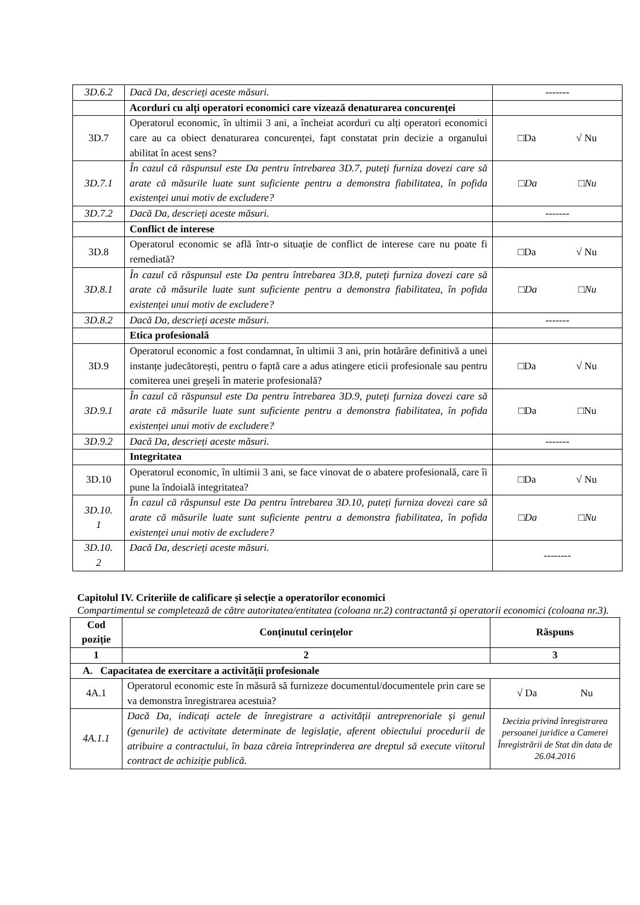| 3D.6.2 | Dacă Da, descrieți aceste măsuri. | ------- |
| | Acorduri cu alți operatori economici care vizează denaturarea concurenței | |
| 3D.7 | Operatorul economic, în ultimii 3 ani, a încheiat acorduri cu alți operatori economici care au ca obiect denaturarea concurenței, fapt constatat prin decizie a organului abilitat în acest sens? | □Da √ Nu |
| 3D.7.1 | În cazul că răspunsul este Da pentru întrebarea 3D.7, puteți furniza dovezi care să arate că măsurile luate sunt suficiente pentru a demonstra fiabilitatea, în pofida existenței unui motiv de excludere? | □Da □Nu |
| 3D.7.2 | Dacă Da, descrieți aceste măsuri. | ------- |
| | Conflict de interese | |
| 3D.8 | Operatorul economic se află într-o situație de conflict de interese care nu poate fi remediată? | □Da √ Nu |
| 3D.8.1 | În cazul că răspunsul este Da pentru întrebarea 3D.8, puteți furniza dovezi care să arate că măsurile luate sunt suficiente pentru a demonstra fiabilitatea, în pofida existenței unui motiv de excludere? | □Da □Nu |
| 3D.8.2 | Dacă Da, descrieți aceste măsuri. | ------- |
| | Etica profesională | |
| 3D.9 | Operatorul economic a fost condamnat, în ultimii 3 ani, prin hotărâre definitivă a unei instanțe judecătorești, pentru o faptă care a adus atingere eticii profesionale sau pentru comiterea unei greșeli în materie profesională? | □Da √ Nu |
| 3D.9.1 | În cazul că răspunsul este Da pentru întrebarea 3D.9, puteți furniza dovezi care să arate că măsurile luate sunt suficiente pentru a demonstra fiabilitatea, în pofida existenței unui motiv de excludere? | □Da □Nu |
| 3D.9.2 | Dacă Da, descrieți aceste măsuri. | ------- |
| | Integritatea | |
| 3D.10 | Operatorul economic, în ultimii 3 ani, se face vinovat de o abatere profesională, care îi pune la îndoială integritatea? | □Da √ Nu |
| 3D.10. 1 | În cazul că răspunsul este Da pentru întrebarea 3D.10, puteți furniza dovezi care să arate că măsurile luate sunt suficiente pentru a demonstra fiabilitatea, în pofida existenței unui motiv de excludere? | □Da □Nu |
| 3D.10. 2 | Dacă Da, descrieți aceste măsuri. | -------- |
Capitolul IV. Criteriile de calificare și selecție a operatorilor economici
Compartimentul se completează de către autoritatea/entitatea (coloana nr.2) contractantă și operatorii economici (coloana nr.3).
| Cod poziție | Conținutul cerințelor | Răspuns |
| --- | --- | --- |
| 1 | 2 | 3 |
| A. Capacitatea de exercitare a activității profesionale | | |
| 4A.1 | Operatorul economic este în măsură să furnizeze documentul/documentele prin care se va demonstra înregistrarea acestuia? | √ Da Nu |
| 4A.1.1 | Dacă Da, indicați actele de înregistrare a activității antreprenoriale și genul (genurile) de activitate determinate de legislație, aferent obiectului procedurii de atribuire a contractului, în baza căreia întreprinderea are dreptul să execute viitorul contract de achiziție publică. | Decizia privind înregistrarea persoanei juridice a Camerei Înregistrării de Stat din data de 26.04.2016 |